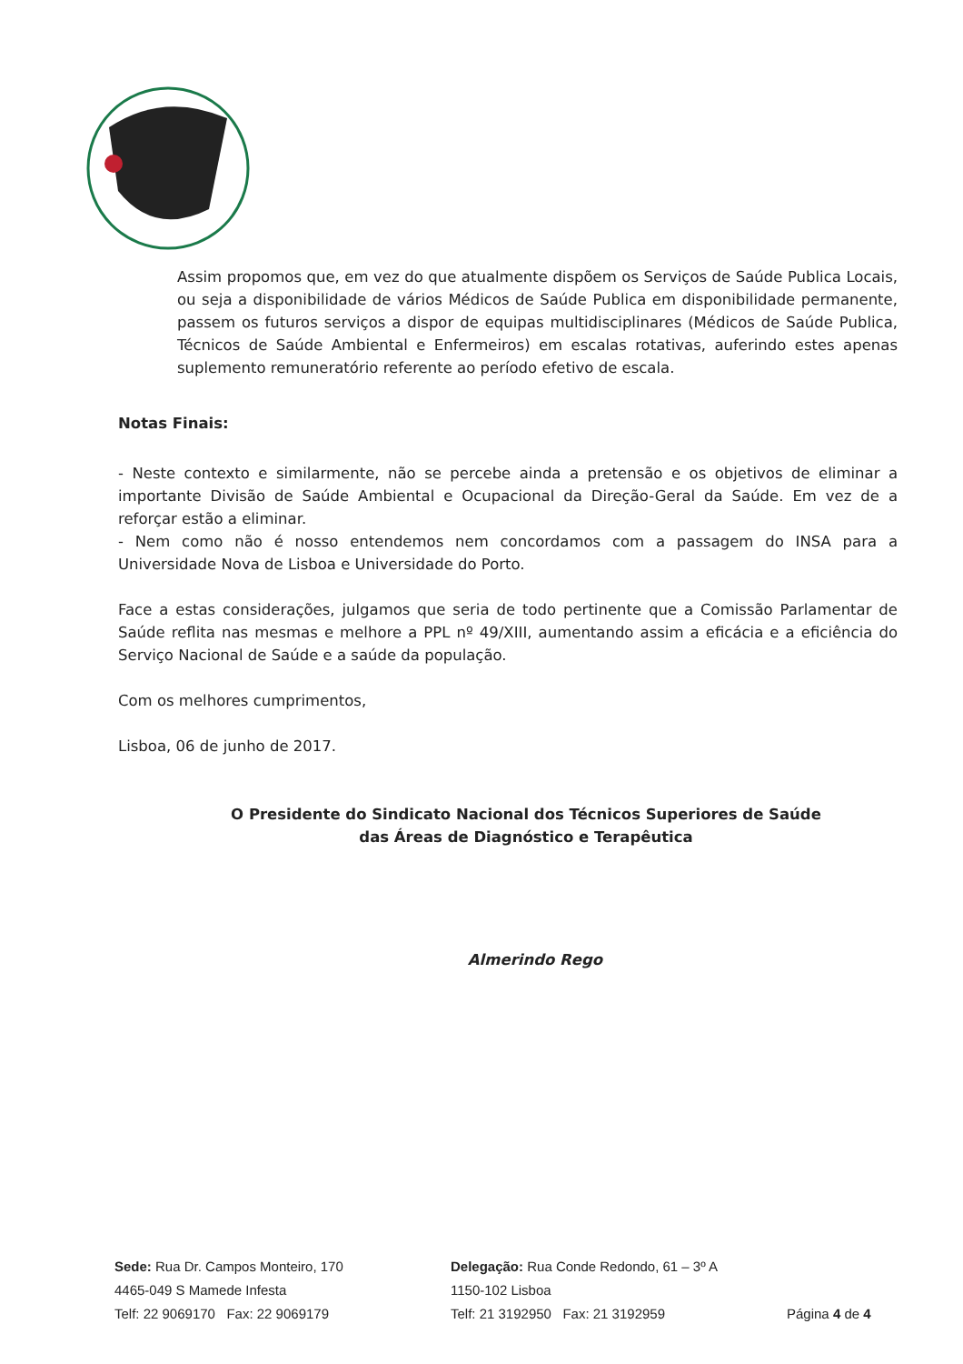Assim propomos que, em vez do que atualmente dispõem os Serviços de Saúde Publica Locais, ou seja a disponibilidade de vários Médicos de Saúde Publica em disponibilidade permanente, passem os futuros serviços a dispor de equipas multidisciplinares (Médicos de Saúde Publica, Técnicos de Saúde Ambiental e Enfermeiros) em escalas rotativas, auferindo estes apenas suplemento remuneratório referente ao período efetivo de escala.
Notas Finais:
- Neste contexto e similarmente, não se percebe ainda a pretensão e os objetivos de eliminar a importante Divisão de Saúde Ambiental e Ocupacional da Direção-Geral da Saúde. Em vez de a reforçar estão a eliminar.
- Nem como não é nosso entendemos nem concordamos com a passagem do INSA para a Universidade Nova de Lisboa e Universidade do Porto.
Face a estas considerações, julgamos que seria de todo pertinente que a Comissão Parlamentar de Saúde reflita nas mesmas e melhore a PPL nº 49/XIII, aumentando assim a eficácia e a eficiência do Serviço Nacional de Saúde e a saúde da população.
Com os melhores cumprimentos,
Lisboa, 06 de junho de 2017.
O Presidente do Sindicato Nacional dos Técnicos Superiores de Saúde
das Áreas de Diagnóstico e Terapêutica
Almerindo Rego
Sede: Rua Dr. Campos Monteiro, 170
4465-049 S Mamede Infesta
Telf: 22 9069170 Fax: 22 9069179
Delegação: Rua Conde Redondo, 61 – 3º A
1150-102 Lisboa
Telf: 21 3192950 Fax: 21 3192959
Página 4 de 4